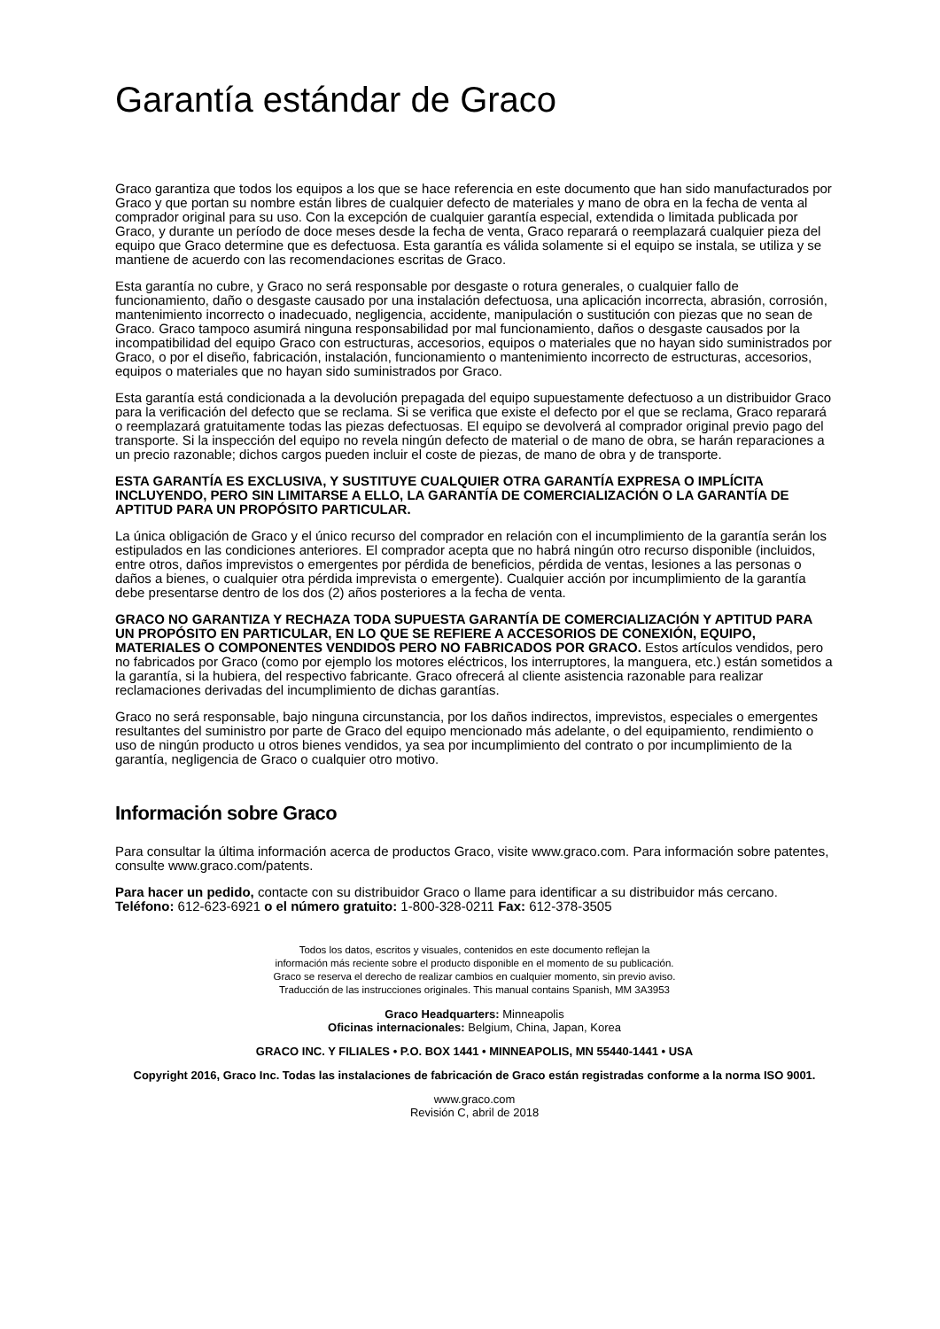Garantía estándar de Graco
Graco garantiza que todos los equipos a los que se hace referencia en este documento que han sido manufacturados por Graco y que portan su nombre están libres de cualquier defecto de materiales y mano de obra en la fecha de venta al comprador original para su uso. Con la excepción de cualquier garantía especial, extendida o limitada publicada por Graco, y durante un período de doce meses desde la fecha de venta, Graco reparará o reemplazará cualquier pieza del equipo que Graco determine que es defectuosa. Esta garantía es válida solamente si el equipo se instala, se utiliza y se mantiene de acuerdo con las recomendaciones escritas de Graco.
Esta garantía no cubre, y Graco no será responsable por desgaste o rotura generales, o cualquier fallo de funcionamiento, daño o desgaste causado por una instalación defectuosa, una aplicación incorrecta, abrasión, corrosión, mantenimiento incorrecto o inadecuado, negligencia, accidente, manipulación o sustitución con piezas que no sean de Graco. Graco tampoco asumirá ninguna responsabilidad por mal funcionamiento, daños o desgaste causados por la incompatibilidad del equipo Graco con estructuras, accesorios, equipos o materiales que no hayan sido suministrados por Graco, o por el diseño, fabricación, instalación, funcionamiento o mantenimiento incorrecto de estructuras, accesorios, equipos o materiales que no hayan sido suministrados por Graco.
Esta garantía está condicionada a la devolución prepagada del equipo supuestamente defectuoso a un distribuidor Graco para la verificación del defecto que se reclama. Si se verifica que existe el defecto por el que se reclama, Graco reparará o reemplazará gratuitamente todas las piezas defectuosas. El equipo se devolverá al comprador original previo pago del transporte. Si la inspección del equipo no revela ningún defecto de material o de mano de obra, se harán reparaciones a un precio razonable; dichos cargos pueden incluir el coste de piezas, de mano de obra y de transporte.
ESTA GARANTÍA ES EXCLUSIVA, Y SUSTITUYE CUALQUIER OTRA GARANTÍA EXPRESA O IMPLÍCITA INCLUYENDO, PERO SIN LIMITARSE A ELLO, LA GARANTÍA DE COMERCIALIZACIÓN O LA GARANTÍA DE APTITUD PARA UN PROPÓSITO PARTICULAR.
La única obligación de Graco y el único recurso del comprador en relación con el incumplimiento de la garantía serán los estipulados en las condiciones anteriores. El comprador acepta que no habrá ningún otro recurso disponible (incluidos, entre otros, daños imprevistos o emergentes por pérdida de beneficios, pérdida de ventas, lesiones a las personas o daños a bienes, o cualquier otra pérdida imprevista o emergente). Cualquier acción por incumplimiento de la garantía debe presentarse dentro de los dos (2) años posteriores a la fecha de venta.
GRACO NO GARANTIZA Y RECHAZA TODA SUPUESTA GARANTÍA DE COMERCIALIZACIÓN Y APTITUD PARA UN PROPÓSITO EN PARTICULAR, EN LO QUE SE REFIERE A ACCESORIOS DE CONEXIÓN, EQUIPO, MATERIALES O COMPONENTES VENDIDOS PERO NO FABRICADOS POR GRACO. Estos artículos vendidos, pero no fabricados por Graco (como por ejemplo los motores eléctricos, los interruptores, la manguera, etc.) están sometidos a la garantía, si la hubiera, del respectivo fabricante. Graco ofrecerá al cliente asistencia razonable para realizar reclamaciones derivadas del incumplimiento de dichas garantías.
Graco no será responsable, bajo ninguna circunstancia, por los daños indirectos, imprevistos, especiales o emergentes resultantes del suministro por parte de Graco del equipo mencionado más adelante, o del equipamiento, rendimiento o uso de ningún producto u otros bienes vendidos, ya sea por incumplimiento del contrato o por incumplimiento de la garantía, negligencia de Graco o cualquier otro motivo.
Información sobre Graco
Para consultar la última información acerca de productos Graco, visite www.graco.com. Para información sobre patentes, consulte www.graco.com/patents.
Para hacer un pedido, contacte con su distribuidor Graco o llame para identificar a su distribuidor más cercano.
Teléfono: 612-623-6921 o el número gratuito: 1-800-328-0211 Fax: 612-378-3505
Todos los datos, escritos y visuales, contenidos en este documento reflejan la
información más reciente sobre el producto disponible en el momento de su publicación.
Graco se reserva el derecho de realizar cambios en cualquier momento, sin previo aviso.
Traducción de las instrucciones originales. This manual contains Spanish, MM 3A3953
Graco Headquarters: Minneapolis
Oficinas internacionales: Belgium, China, Japan, Korea
GRACO INC. Y FILIALES • P.O. BOX 1441 • MINNEAPOLIS, MN 55440-1441 • USA
Copyright 2016, Graco Inc. Todas las instalaciones de fabricación de Graco están registradas conforme a la norma ISO 9001.
www.graco.com
Revisión C, abril de 2018